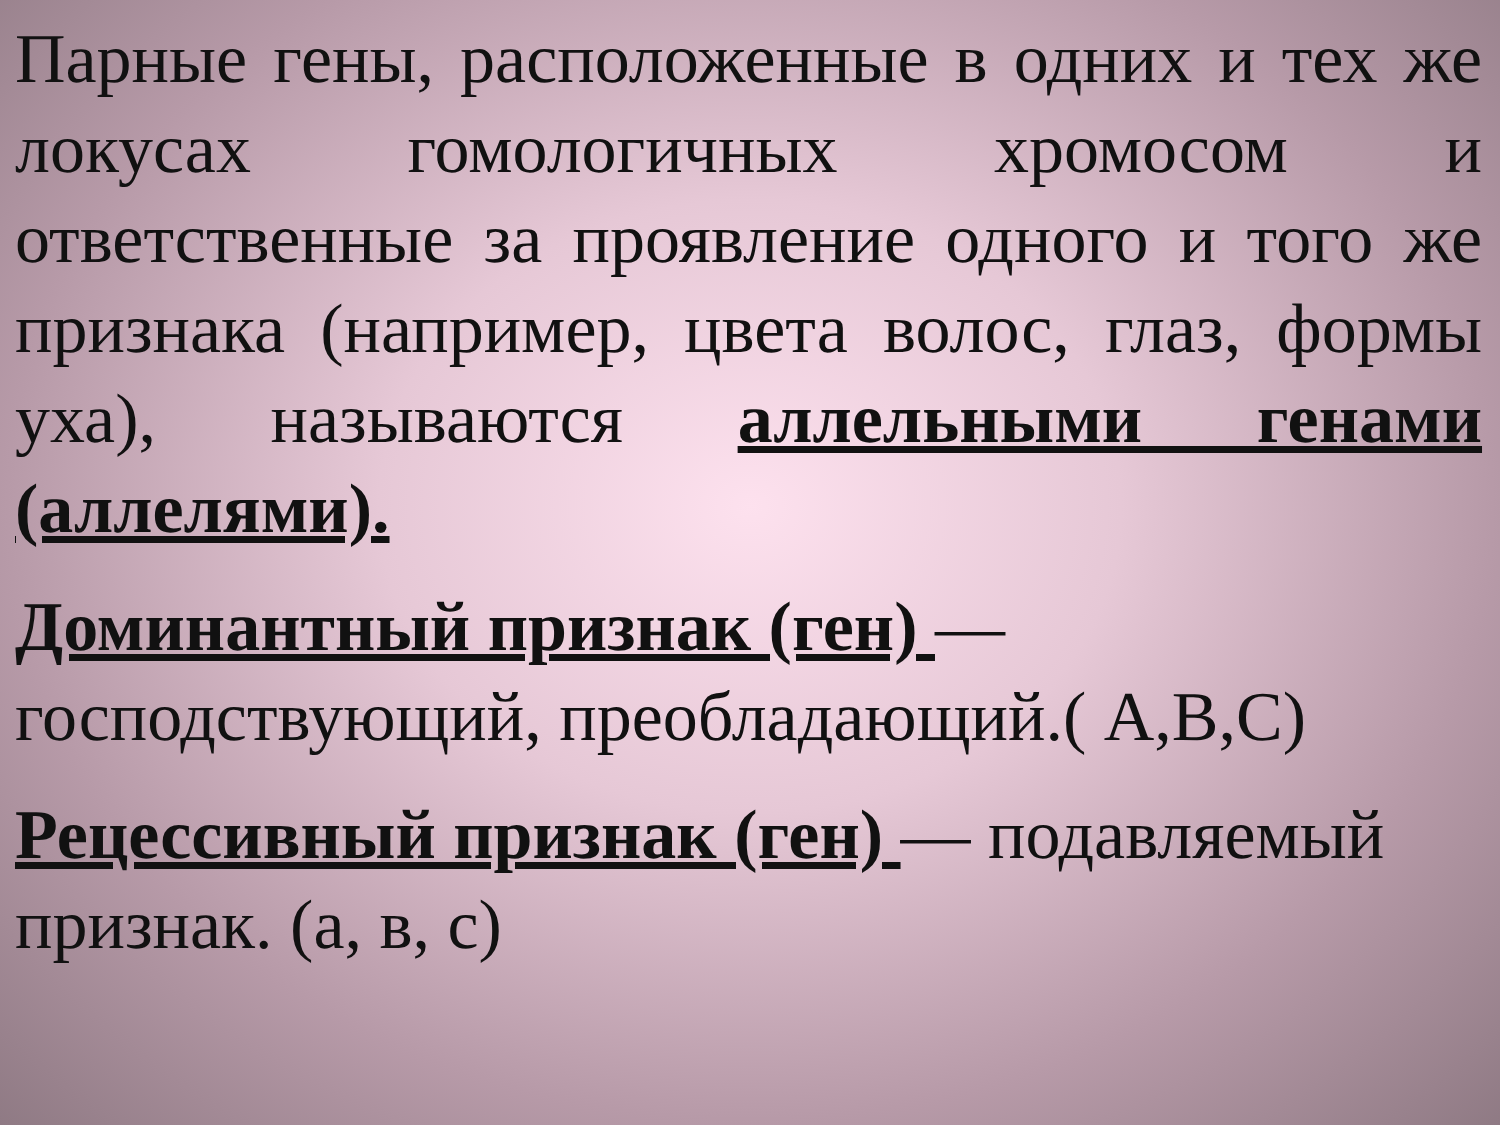Парные гены, расположенные в одних и тех же локусах гомологичных хромосом и ответственные за проявление одного и того же признака (например, цвета волос, глаз, формы уха), называются аллельными генами (аллелями).
Доминантный признак (ген) — господствующий, преобладающий.( А,В,С)
Рецессивный признак (ген) — подавляемый признак. (а, в, с)